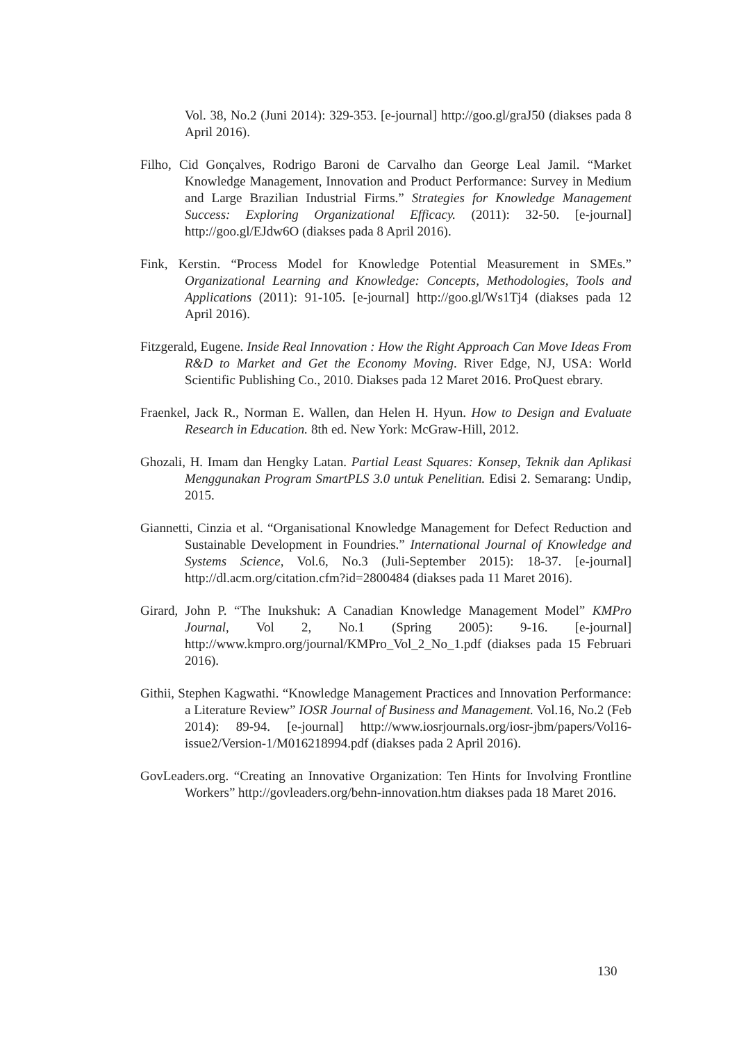Vol. 38, No.2 (Juni 2014): 329-353. [e-journal] http://goo.gl/graJ50 (diakses pada 8 April 2016).
Filho, Cid Gonçalves, Rodrigo Baroni de Carvalho dan George Leal Jamil. “Market Knowledge Management, Innovation and Product Performance: Survey in Medium and Large Brazilian Industrial Firms.” Strategies for Knowledge Management Success: Exploring Organizational Efficacy. (2011): 32-50. [e-journal] http://goo.gl/EJdw6O (diakses pada 8 April 2016).
Fink, Kerstin. “Process Model for Knowledge Potential Measurement in SMEs.” Organizational Learning and Knowledge: Concepts, Methodologies, Tools and Applications (2011): 91-105. [e-journal] http://goo.gl/Ws1Tj4 (diakses pada 12 April 2016).
Fitzgerald, Eugene. Inside Real Innovation : How the Right Approach Can Move Ideas From R&D to Market and Get the Economy Moving. River Edge, NJ, USA: World Scientific Publishing Co., 2010. Diakses pada 12 Maret 2016. ProQuest ebrary.
Fraenkel, Jack R., Norman E. Wallen, dan Helen H. Hyun. How to Design and Evaluate Research in Education. 8th ed. New York: McGraw-Hill, 2012.
Ghozali, H. Imam dan Hengky Latan. Partial Least Squares: Konsep, Teknik dan Aplikasi Menggunakan Program SmartPLS 3.0 untuk Penelitian. Edisi 2. Semarang: Undip, 2015.
Giannetti, Cinzia et al. “Organisational Knowledge Management for Defect Reduction and Sustainable Development in Foundries.” International Journal of Knowledge and Systems Science, Vol.6, No.3 (Juli-September 2015): 18-37. [e-journal] http://dl.acm.org/citation.cfm?id=2800484 (diakses pada 11 Maret 2016).
Girard, John P. “The Inukshuk: A Canadian Knowledge Management Model” KMPro Journal, Vol 2, No.1 (Spring 2005): 9-16. [e-journal] http://www.kmpro.org/journal/KMPro_Vol_2_No_1.pdf (diakses pada 15 Februari 2016).
Githii, Stephen Kagwathi. “Knowledge Management Practices and Innovation Performance: a Literature Review” IOSR Journal of Business and Management. Vol.16, No.2 (Feb 2014): 89-94. [e-journal] http://www.iosrjournals.org/iosr-jbm/papers/Vol16-issue2/Version-1/M016218994.pdf (diakses pada 2 April 2016).
GovLeaders.org. “Creating an Innovative Organization: Ten Hints for Involving Frontline Workers” http://govleaders.org/behn-innovation.htm diakses pada 18 Maret 2016.
130